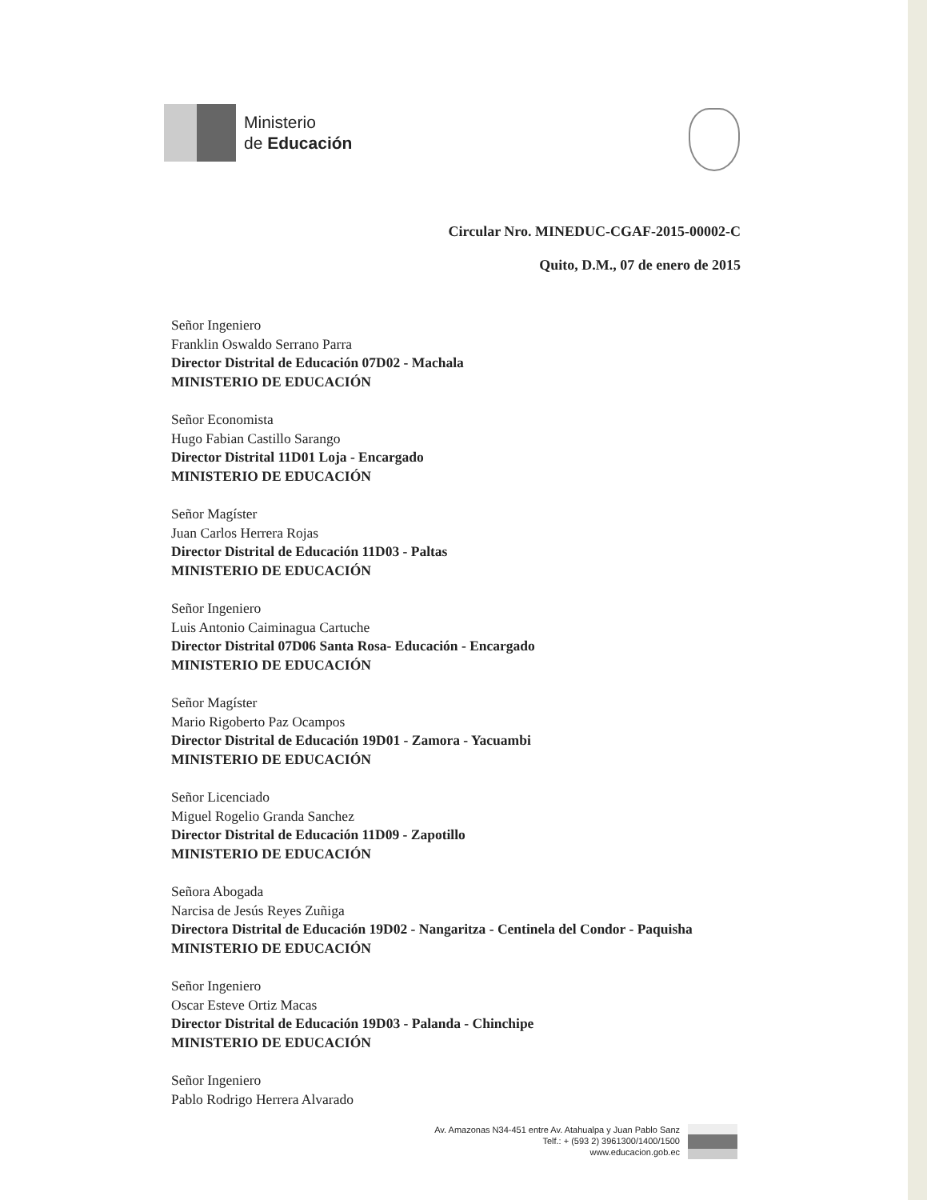Ministerio
de Educación
Circular Nro. MINEDUC-CGAF-2015-00002-C
Quito, D.M., 07 de enero de 2015
Señor Ingeniero
Franklin Oswaldo Serrano Parra
Director Distrital de Educación 07D02 - Machala
MINISTERIO DE EDUCACIÓN
Señor Economista
Hugo Fabian Castillo Sarango
Director Distrital 11D01 Loja - Encargado
MINISTERIO DE EDUCACIÓN
Señor Magíster
Juan Carlos Herrera Rojas
Director Distrital de Educación 11D03 - Paltas
MINISTERIO DE EDUCACIÓN
Señor Ingeniero
Luis Antonio Caiminagua Cartuche
Director Distrital 07D06 Santa Rosa- Educación - Encargado
MINISTERIO DE EDUCACIÓN
Señor Magíster
Mario Rigoberto Paz Ocampos
Director Distrital de Educación 19D01 - Zamora - Yacuambi
MINISTERIO DE EDUCACIÓN
Señor Licenciado
Miguel Rogelio Granda Sanchez
Director Distrital de Educación 11D09 - Zapotillo
MINISTERIO DE EDUCACIÓN
Señora Abogada
Narcisa de Jesús Reyes Zuñiga
Directora Distrital de Educación 19D02 - Nangaritza - Centinela del Condor - Paquisha
MINISTERIO DE EDUCACIÓN
Señor Ingeniero
Oscar Esteve Ortiz Macas
Director Distrital de Educación 19D03 - Palanda - Chinchipe
MINISTERIO DE EDUCACIÓN
Señor Ingeniero
Pablo Rodrigo Herrera Alvarado
Av. Amazonas N34-451 entre Av. Atahualpa y Juan Pablo Sanz
Telf.: + (593 2) 3961300/1400/1500
www.educacion.gob.ec